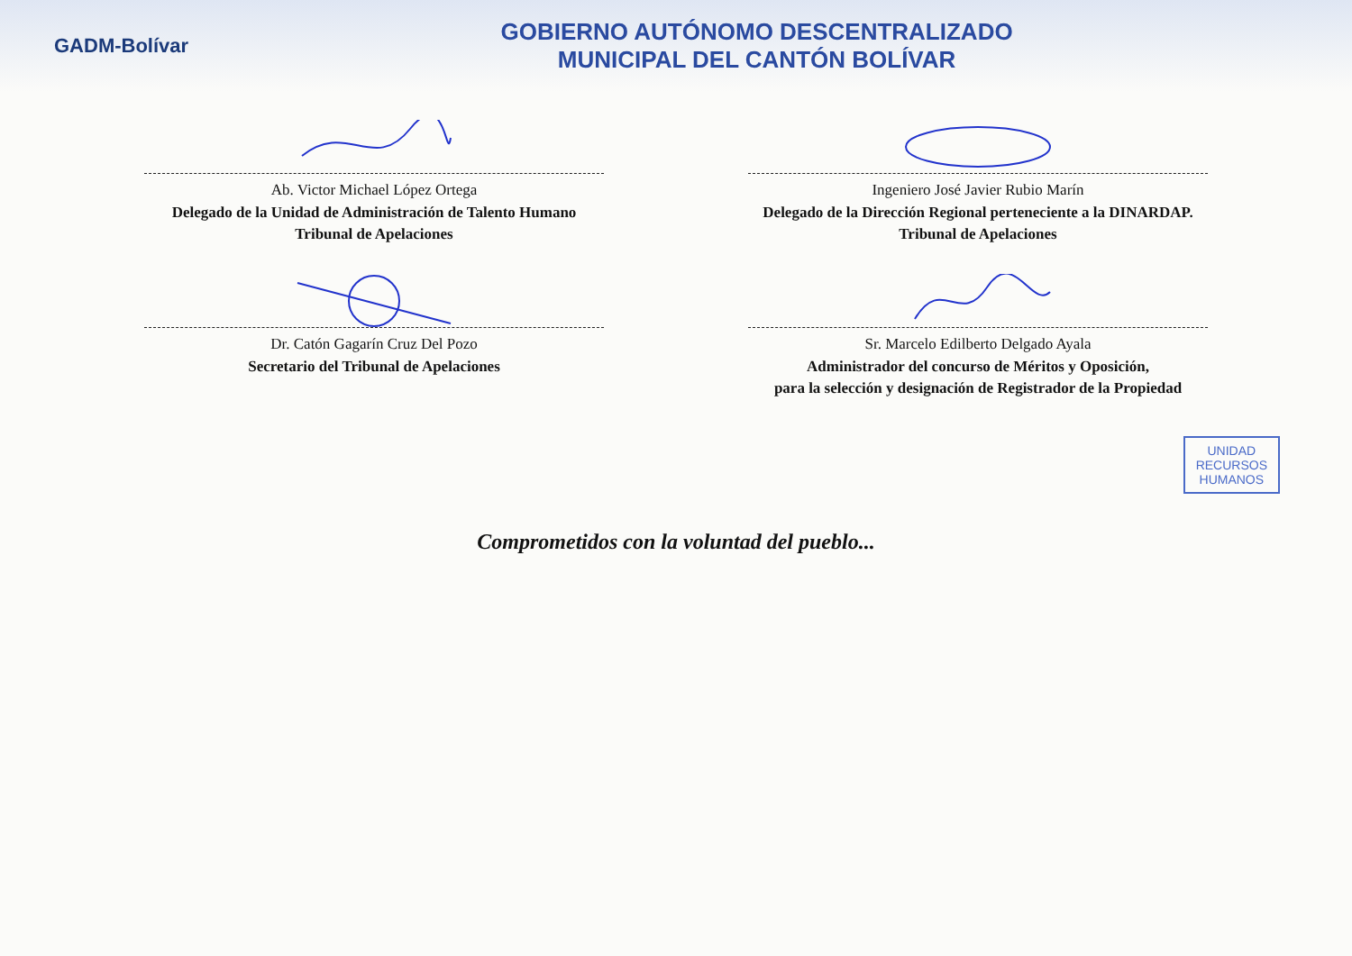GADM-Bolívar
GOBIERNO AUTÓNOMO DESCENTRALIZADO
MUNICIPAL DEL CANTÓN BOLÍVAR
Ab. Victor Michael López Ortega
Delegado de la Unidad de Administración de Talento Humano
Tribunal de Apelaciones
Ingeniero José Javier Rubio Marín
Delegado de la Dirección Regional perteneciente a la DINARDAP.
Tribunal de Apelaciones
Dr. Catón Gagarín Cruz Del Pozo
Secretario del Tribunal de Apelaciones
Sr. Marcelo Edilberto Delgado Ayala
Administrador del concurso de Méritos y Oposición,
para la selección y designación de Registrador de la Propiedad
UNIDAD
RECURSOS
HUMANOS
Comprometidos con la voluntad del pueblo...